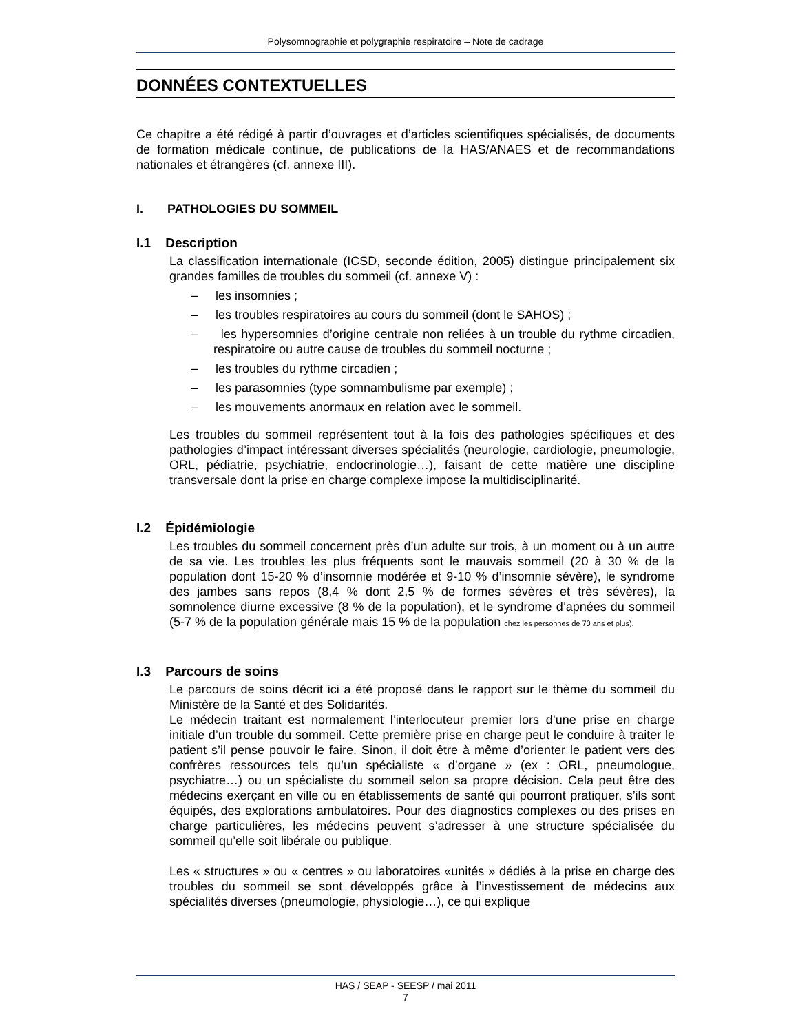Polysomnographie et polygraphie respiratoire – Note de cadrage
DONNÉES CONTEXTUELLES
Ce chapitre a été rédigé à partir d’ouvrages et d’articles scientifiques spécialisés, de documents de formation médicale continue, de publications de la HAS/ANAES et de recommandations nationales et étrangères (cf. annexe III).
I. PATHOLOGIES DU SOMMEIL
I.1 Description
La classification internationale (ICSD, seconde édition, 2005) distingue principalement six grandes familles de troubles du sommeil (cf. annexe V) :
– les insomnies ;
– les troubles respiratoires au cours du sommeil (dont le SAHOS) ;
– les hypersomnies d’origine centrale non reliées à un trouble du rythme circadien, respiratoire ou autre cause de troubles du sommeil nocturne ;
– les troubles du rythme circadien ;
– les parasomnies (type somnambulisme par exemple) ;
– les mouvements anormaux en relation avec le sommeil.
Les troubles du sommeil représentent tout à la fois des pathologies spécifiques et des pathologies d’impact intéressant diverses spécialités (neurologie, cardiologie, pneumologie, ORL, pédiatrie, psychiatrie, endocrinologie…), faisant de cette matière une discipline transversale dont la prise en charge complexe impose la multidisciplinarité.
I.2 Épidémiologie
Les troubles du sommeil concernent près d’un adulte sur trois, à un moment ou à un autre de sa vie. Les troubles les plus fréquents sont le mauvais sommeil (20 à 30 % de la population dont 15-20 % d’insomnie modérée et 9-10 % d’insomnie sévère), le syndrome des jambes sans repos (8,4 % dont 2,5 % de formes sévères et très sévères), la somnolence diurne excessive (8 % de la population), et le syndrome d’apnées du sommeil (5-7 % de la population générale mais 15 % de la population chez les personnes de 70 ans et plus).
I.3 Parcours de soins
Le parcours de soins décrit ici a été proposé dans le rapport sur le thème du sommeil du Ministère de la Santé et des Solidarités.
Le médecin traitant est normalement l’interlocuteur premier lors d’une prise en charge initiale d’un trouble du sommeil. Cette première prise en charge peut le conduire à traiter le patient s’il pense pouvoir le faire. Sinon, il doit être à même d’orienter le patient vers des confrères ressources tels qu’un spécialiste « d’organe » (ex : ORL, pneumologue, psychiatre…) ou un spécialiste du sommeil selon sa propre décision. Cela peut être des médecins exerçant en ville ou en établissements de santé qui pourront pratiquer, s’ils sont équipés, des explorations ambulatoires. Pour des diagnostics complexes ou des prises en charge particulières, les médecins peuvent s’adresser à une structure spécialisée du sommeil qu’elle soit libérale ou publique.
Les « structures » ou « centres » ou laboratoires «unités » dédiés à la prise en charge des troubles du sommeil se sont développés grâce à l’investissement de médecins aux spécialités diverses (pneumologie, physiologie…), ce qui explique
HAS / SEAP - SEESP / mai 2011
7